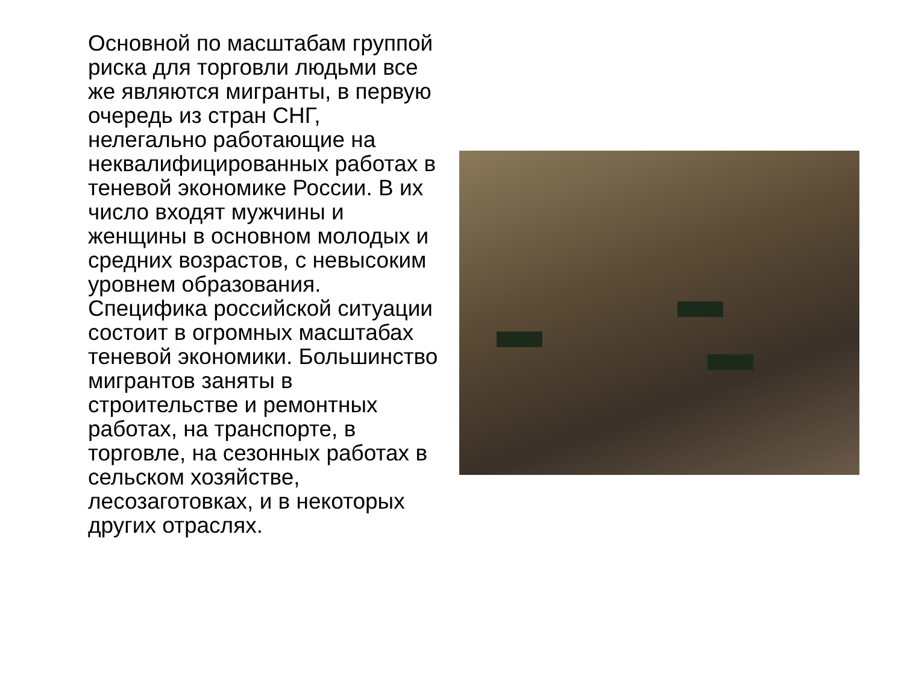Основной по масштабам группой риска для торговли людьми все же являются мигранты, в первую очередь из стран СНГ, нелегально работающие на неквалифицированных работах в теневой экономике России. В их число входят мужчины и женщины в основном молодых и средних возрастов, с невысоким уровнем образования. Специфика российской ситуации состоит в огромных масштабах теневой экономики. Большинство мигрантов заняты в строительстве и ремонтных работах, на транспорте, в торговле, на сезонных работах в сельском хозяйстве, лесозаготовках, и в некоторых других отраслях.